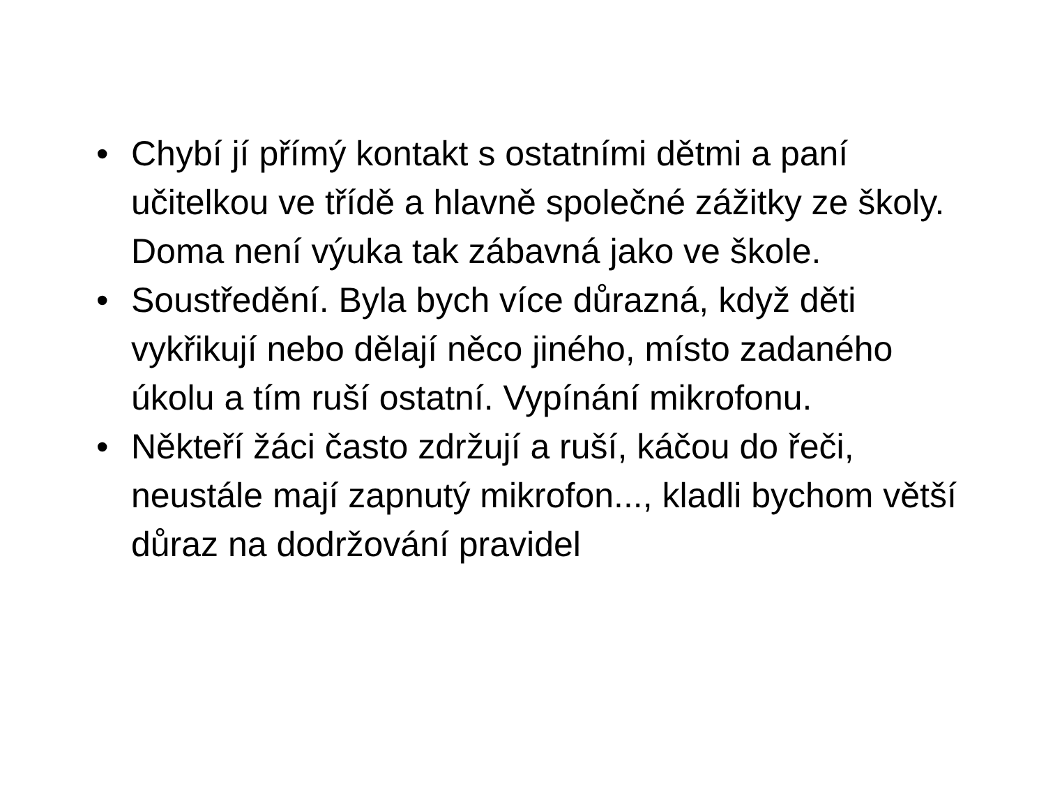• Chybí jí přímý kontakt s ostatními dětmi a paní učitelkou ve třídě a hlavně společné zážitky ze školy. Doma není výuka tak zábavná jako ve škole.
• Soustředění. Byla bych více důrazná, když děti vykřikují nebo dělají něco jiného, místo zadaného úkolu a tím ruší ostatní. Vypínání mikrofonu.
• Někteří žáci často zdržují a ruší, káčou do řeči, neustále mají zapnutý mikrofon..., kladli bychom větší důraz na dodržování pravidel